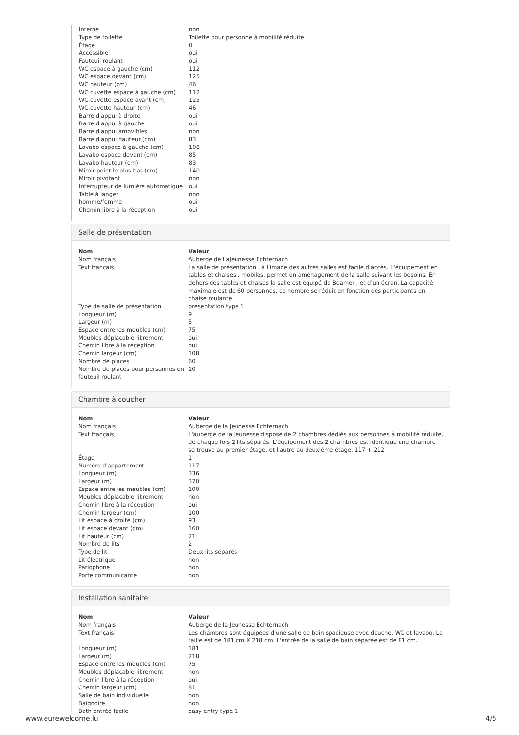| Interne | non |
| Type de toilette | Toilette pour personne à mobilité réduite |
| Étage | 0 |
| Accéssible | oui |
| Fauteuil roulant | oui |
| WC espace à gauche (cm) | 112 |
| WC espace devant (cm) | 125 |
| WC hauteur (cm) | 46 |
| WC cuvette espace à gauche (cm) | 112 |
| WC cuvette espace avant (cm) | 125 |
| WC cuvette hauteur (cm) | 46 |
| Barre d'appui à droite | oui |
| Barre d'appui à gauche | oui |
| Barre d'appui amovibles | non |
| Barre d'appui hauteur (cm) | 83 |
| Lavabo espace à gauche (cm) | 108 |
| Lavabo espace devant (cm) | 85 |
| Lavabo hauteur (cm) | 83 |
| Miroir point le plus bas (cm) | 140 |
| Miroir pivotant | non |
| Interrupteur de lumière automatique | oui |
| Table à langer | non |
| homme/femme | oui |
| Chemin libre à la réception | oui |
Salle de présentation
| Nom | Valeur |
| --- | --- |
| Nom français | Auberge de LaJeunesse Echternach |
| Text français | La salle de présentation , à l'image des autres salles est facile d'accès. L'équipement en tables et chaises , mobiles, permet un aménagement de la salle suivant les besoins. En dehors des tables et chaises la salle est équipé de Beamer , et d'un écran. La capacité maximale est de 60 personnes, ce nombre se réduit en fonction des participants en chaise roulante. |
| Type de salle de présentation | presentation type 1 |
| Longueur (m) | 9 |
| Largeur (m) | 5 |
| Espace entre les meubles (cm) | 75 |
| Meubles déplacable librement | oui |
| Chemin libre à la réception | oui |
| Chemin largeur (cm) | 108 |
| Nombre de places | 60 |
| Nombre de places pour personnes en fauteuil roulant | 10 |
Chambre à coucher
| Nom | Valeur |
| --- | --- |
| Nom français | Auberge de la Jeunesse Echternach |
| Text français | L'auberge de la Jeunesse dispose de 2 chambres dédiés aux personnes à mobilité réduite, de chaque fois 2 lits séparés. L'équipement des 2 chambres est identique une chambre se trouve au premier étage, et l'autre au deuxième étage. 117 + 212 |
| Étage | 1 |
| Numéro d'appartement | 117 |
| Longueur (m) | 336 |
| Largeur (m) | 370 |
| Espace entre les meubles (cm) | 100 |
| Meubles déplacable librement | non |
| Chemin libre à la réception | oui |
| Chemin largeur (cm) | 100 |
| Lit espace à droite (cm) | 93 |
| Lit espace devant (cm) | 160 |
| Lit hauteur (cm) | 21 |
| Nombre de lits | 2 |
| Type de lit | Deux lits séparés |
| Lit électrique | non |
| Parlophone | non |
| Porte communicante | non |
Installation sanitaire
| Nom | Valeur |
| --- | --- |
| Nom français | Auberge de la Jeunesse Echternach |
| Text français | Les chambres sont équipées d'une salle de bain spacieuse avec douche, WC et lavabo. La taille est de 181 cm X 218 cm. L'entrée de la salle de bain séparée est de 81 cm. |
| Longueur (m) | 181 |
| Largeur (m) | 218 |
| Espace entre les meubles (cm) | 75 |
| Meubles déplacable librement | non |
| Chemin libre à la réception | oui |
| Chemin largeur (cm) | 81 |
| Salle de bain individuelle | non |
| Baignoire | non |
| Bath entrée facile | easy entry type 1 |
www.eurewelcome.lu 4/5